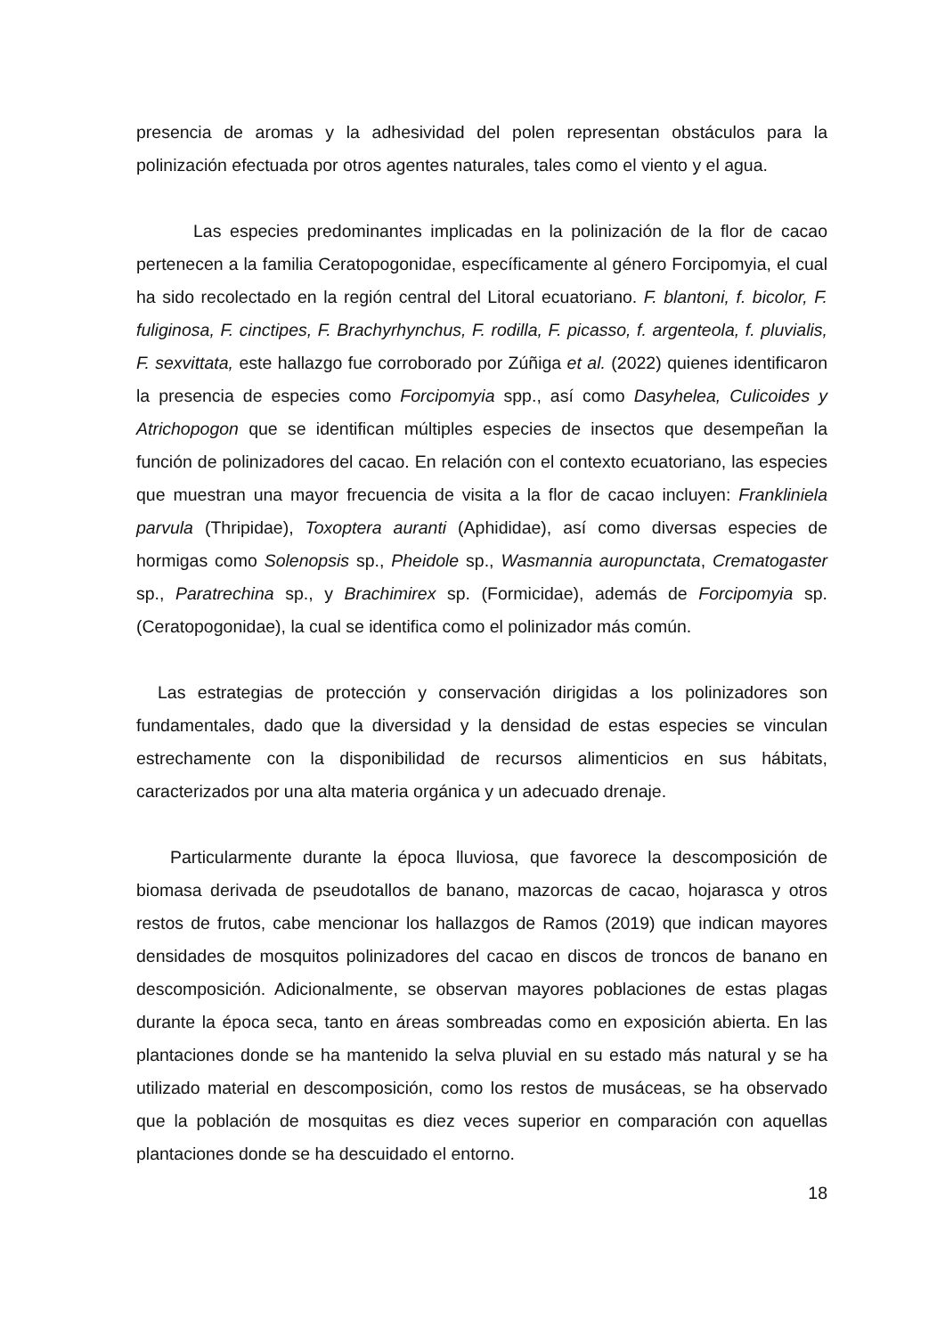presencia de aromas y la adhesividad del polen representan obstáculos para la polinización efectuada por otros agentes naturales, tales como el viento y el agua.
Las especies predominantes implicadas en la polinización de la flor de cacao pertenecen a la familia Ceratopogonidae, específicamente al género Forcipomyia, el cual ha sido recolectado en la región central del Litoral ecuatoriano. F. blantoni, f. bicolor, F. fuliginosa, F. cinctipes, F. Brachyrhynchus, F. rodilla, F. picasso, f. argenteola, f. pluvialis, F. sexvittata, este hallazgo fue corroborado por Zúñiga et al. (2022) quienes identificaron la presencia de especies como Forcipomyia spp., así como Dasyhelea, Culicoides y Atrichopogon que se identifican múltiples especies de insectos que desempeñan la función de polinizadores del cacao. En relación con el contexto ecuatoriano, las especies que muestran una mayor frecuencia de visita a la flor de cacao incluyen: Frankliniela parvula (Thripidae), Toxoptera auranti (Aphididae), así como diversas especies de hormigas como Solenopsis sp., Pheidole sp., Wasmannia auropunctata, Crematogaster sp., Paratrechina sp., y Brachimirex sp. (Formicidae), además de Forcipomyia sp. (Ceratopogonidae), la cual se identifica como el polinizador más común.
Las estrategias de protección y conservación dirigidas a los polinizadores son fundamentales, dado que la diversidad y la densidad de estas especies se vinculan estrechamente con la disponibilidad de recursos alimenticios en sus hábitats, caracterizados por una alta materia orgánica y un adecuado drenaje.
Particularmente durante la época lluviosa, que favorece la descomposición de biomasa derivada de pseudotallos de banano, mazorcas de cacao, hojarasca y otros restos de frutos, cabe mencionar los hallazgos de Ramos (2019) que indican mayores densidades de mosquitos polinizadores del cacao en discos de troncos de banano en descomposición. Adicionalmente, se observan mayores poblaciones de estas plagas durante la época seca, tanto en áreas sombreadas como en exposición abierta. En las plantaciones donde se ha mantenido la selva pluvial en su estado más natural y se ha utilizado material en descomposición, como los restos de musáceas, se ha observado que la población de mosquitas es diez veces superior en comparación con aquellas plantaciones donde se ha descuidado el entorno.
18